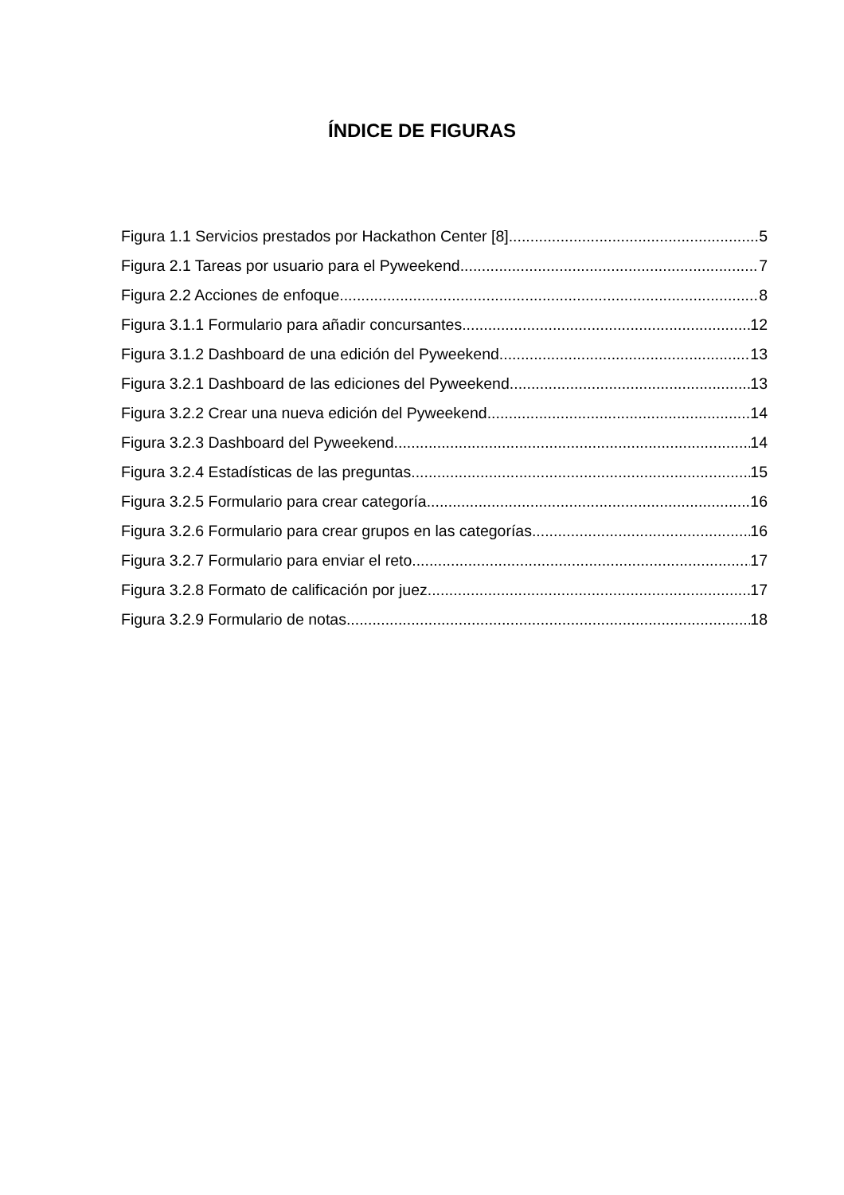ÍNDICE DE FIGURAS
Figura 1.1 Servicios prestados por Hackathon Center [8] 5
Figura 2.1 Tareas por usuario para el Pyweekend 7
Figura 2.2 Acciones de enfoque 8
Figura 3.1.1 Formulario para añadir concursantes 12
Figura 3.1.2 Dashboard de una edición del Pyweekend 13
Figura 3.2.1 Dashboard de las ediciones del Pyweekend 13
Figura 3.2.2 Crear una nueva edición del Pyweekend 14
Figura 3.2.3 Dashboard del Pyweekend 14
Figura 3.2.4 Estadísticas de las preguntas 15
Figura 3.2.5 Formulario para crear categoría 16
Figura 3.2.6 Formulario para crear grupos en las categorías. 16
Figura 3.2.7 Formulario para enviar el reto 17
Figura 3.2.8 Formato de calificación por juez. 17
Figura 3.2.9 Formulario de notas 18